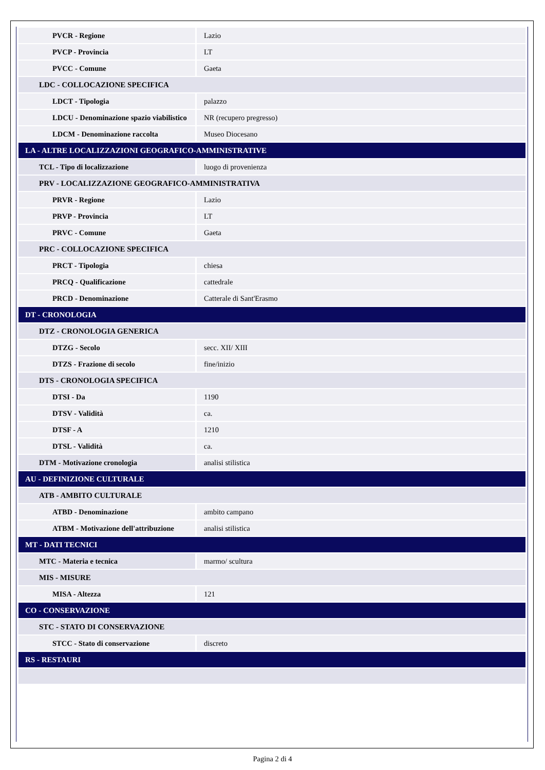| PVCR - Regione | Lazio |
| PVCP - Provincia | LT |
| PVCC - Comune | Gaeta |
| LDC - COLLOCAZIONE SPECIFICA | |
| LDCT - Tipologia | palazzo |
| LDCU - Denominazione spazio viabilistico | NR (recupero pregresso) |
| LDCM - Denominazione raccolta | Museo Diocesano |
| LA - ALTRE LOCALIZZAZIONI GEOGRAFICO-AMMINISTRATIVE | |
| TCL - Tipo di localizzazione | luogo di provenienza |
| PRV - LOCALIZZAZIONE GEOGRAFICO-AMMINISTRATIVA | |
| PRVR - Regione | Lazio |
| PRVP - Provincia | LT |
| PRVC - Comune | Gaeta |
| PRC - COLLOCAZIONE SPECIFICA | |
| PRCT - Tipologia | chiesa |
| PRCQ - Qualificazione | cattedrale |
| PRCD - Denominazione | Catterale di Sant'Erasmo |
| DT - CRONOLOGIA | |
| DTZ - CRONOLOGIA GENERICA | |
| DTZG - Secolo | secc. XII/ XIII |
| DTZS - Frazione di secolo | fine/inizio |
| DTS - CRONOLOGIA SPECIFICA | |
| DTSI - Da | 1190 |
| DTSV - Validità | ca. |
| DTSF - A | 1210 |
| DTSL - Validità | ca. |
| DTM - Motivazione cronologia | analisi stilistica |
| AU - DEFINIZIONE CULTURALE | |
| ATB - AMBITO CULTURALE | |
| ATBD - Denominazione | ambito campano |
| ATBM - Motivazione dell'attribuzione | analisi stilistica |
| MT - DATI TECNICI | |
| MTC - Materia e tecnica | marmo/ scultura |
| MIS - MISURE | |
| MISA - Altezza | 121 |
| CO - CONSERVAZIONE | |
| STC - STATO DI CONSERVAZIONE | |
| STCC - Stato di conservazione | discreto |
| RS - RESTAURI | |
Pagina 2 di 4